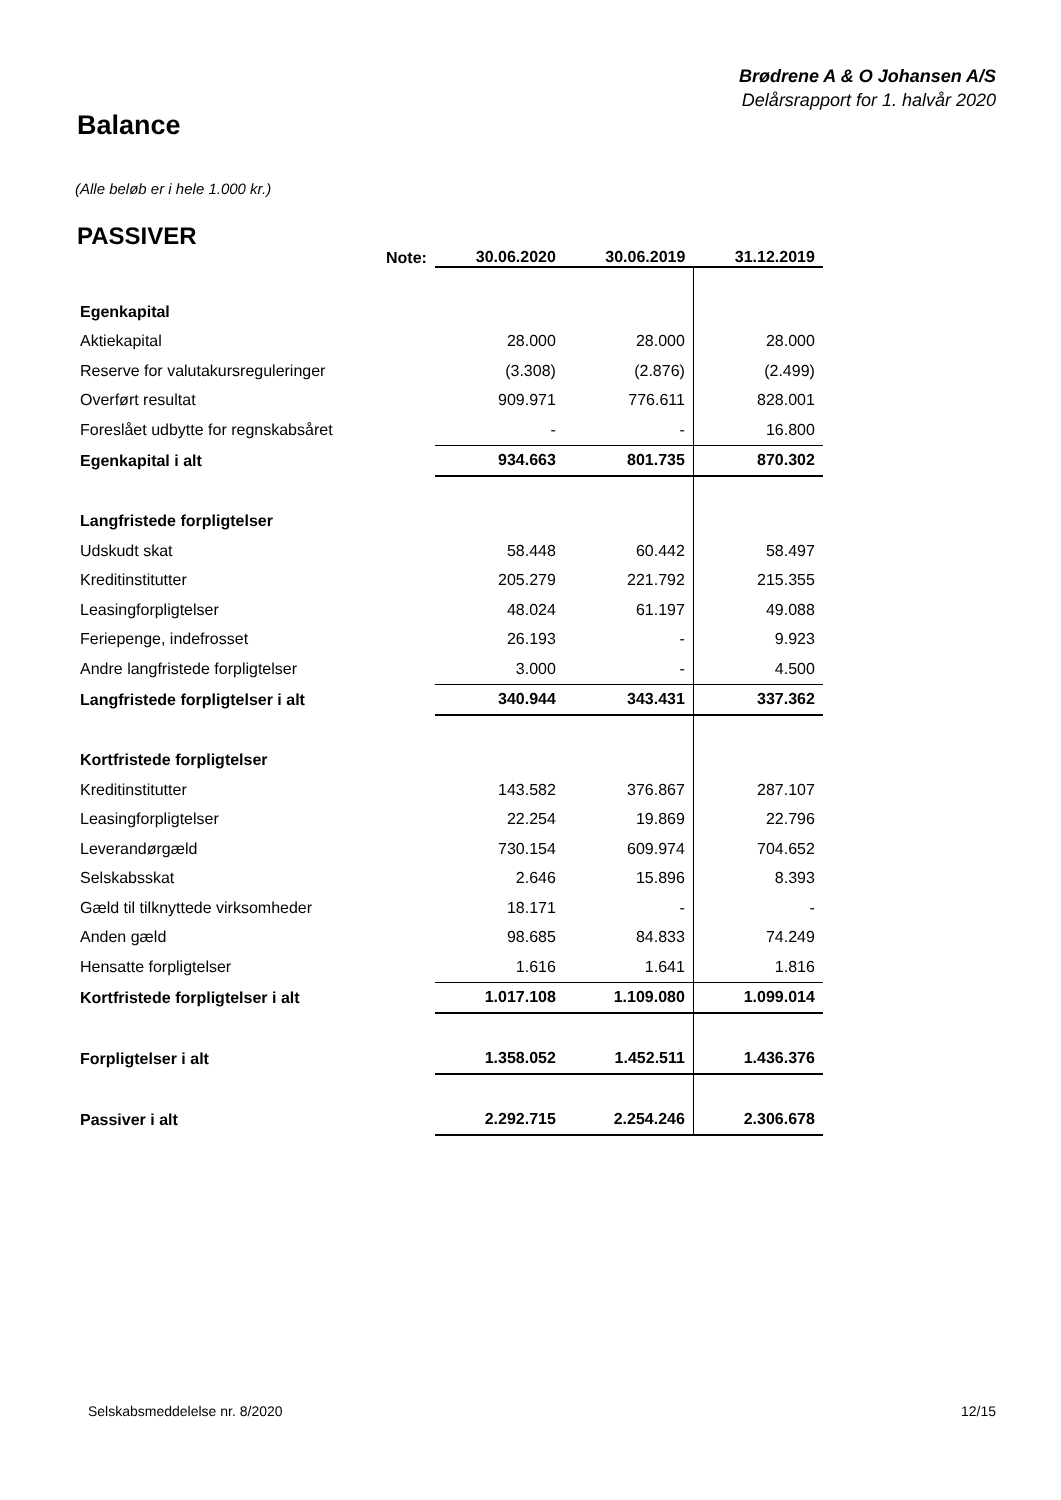Brødrene A & O Johansen A/S
Delårsrapport for 1. halvår 2020
Balance
(Alle beløb er i hele 1.000 kr.)
PASSIVER
| | Note: | 30.06.2020 | 30.06.2019 | 31.12.2019 |
| --- | --- | --- | --- | --- |
| Egenkapital | | | | |
| Aktiekapital | | 28.000 | 28.000 | 28.000 |
| Reserve for valutakursreguleringer | | (3.308) | (2.876) | (2.499) |
| Overført resultat | | 909.971 | 776.611 | 828.001 |
| Foreslået udbytte for regnskabsåret | | - | - | 16.800 |
| Egenkapital i alt | | 934.663 | 801.735 | 870.302 |
| Langfristede forpligtelser | | | | |
| Udskudt skat | | 58.448 | 60.442 | 58.497 |
| Kreditinstitutter | | 205.279 | 221.792 | 215.355 |
| Leasingforpligtelser | | 48.024 | 61.197 | 49.088 |
| Feriepenge, indefrosset | | 26.193 | - | 9.923 |
| Andre langfristede forpligtelser | | 3.000 | - | 4.500 |
| Langfristede forpligtelser i alt | | 340.944 | 343.431 | 337.362 |
| Kortfristede forpligtelser | | | | |
| Kreditinstitutter | | 143.582 | 376.867 | 287.107 |
| Leasingforpligtelser | | 22.254 | 19.869 | 22.796 |
| Leverandørgæld | | 730.154 | 609.974 | 704.652 |
| Selskabsskat | | 2.646 | 15.896 | 8.393 |
| Gæld til tilknyttede virksomheder | | 18.171 | - | - |
| Anden gæld | | 98.685 | 84.833 | 74.249 |
| Hensatte forpligtelser | | 1.616 | 1.641 | 1.816 |
| Kortfristede forpligtelser i alt | | 1.017.108 | 1.109.080 | 1.099.014 |
| Forpligtelser i alt | | 1.358.052 | 1.452.511 | 1.436.376 |
| Passiver i alt | | 2.292.715 | 2.254.246 | 2.306.678 |
Selskabsmeddelelse nr. 8/2020 12/15